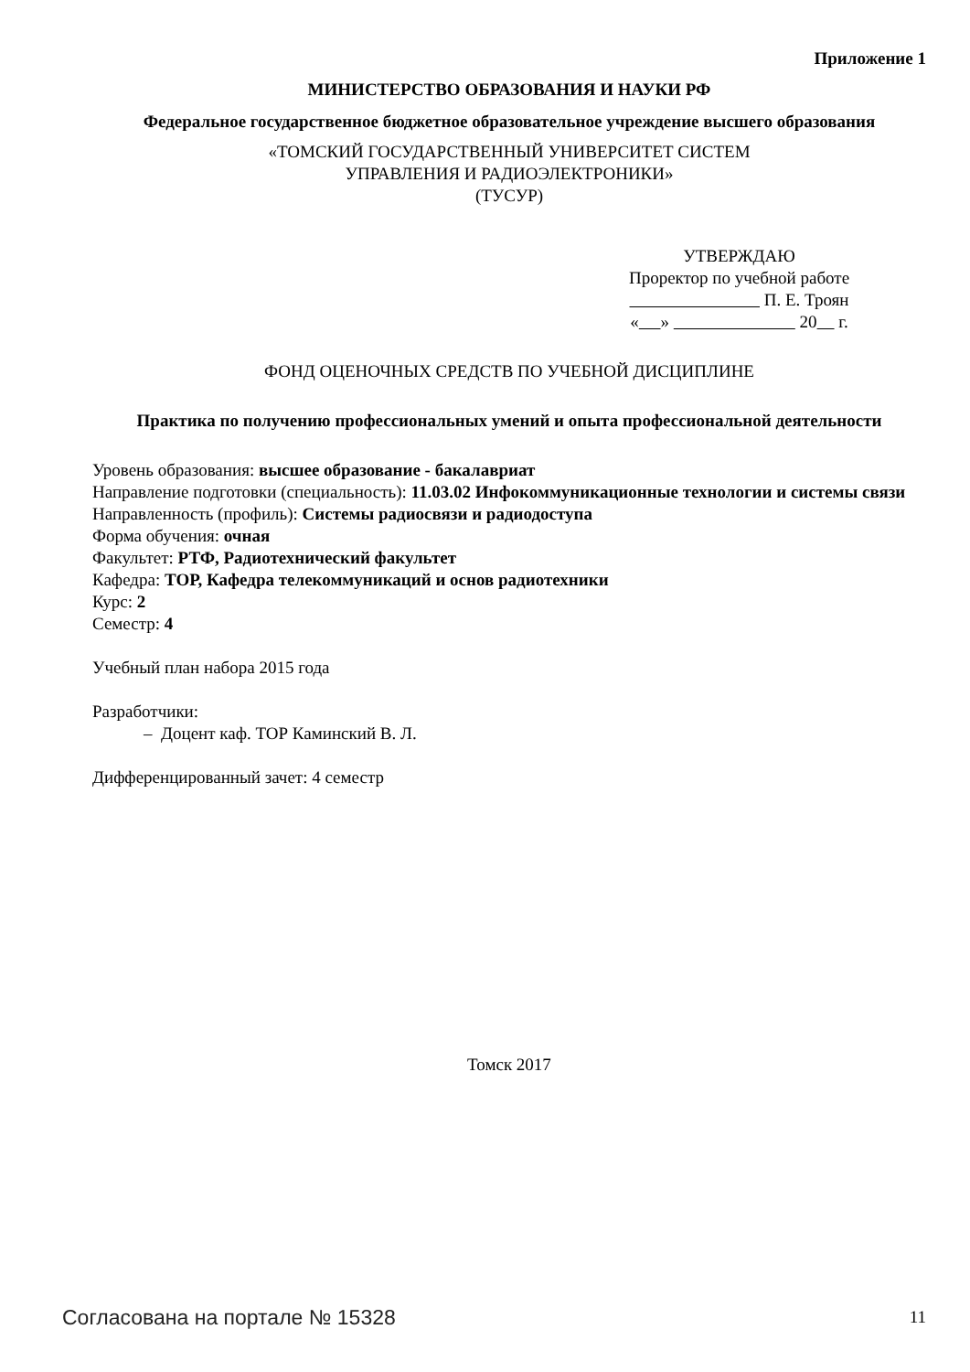Приложение 1
МИНИСТЕРСТВО ОБРАЗОВАНИЯ И НАУКИ РФ
Федеральное государственное бюджетное образовательное учреждение высшего образования
«ТОМСКИЙ ГОСУДАРСТВЕННЫЙ УНИВЕРСИТЕТ СИСТЕМ
УПРАВЛЕНИЯ И РАДИОЭЛЕКТРОНИКИ»
(ТУСУР)
УТВЕРЖДАЮ
Проректор по учебной работе
П. Е. Троян
« » 20 г.
ФОНД ОЦЕНОЧНЫХ СРЕДСТВ ПО УЧЕБНОЙ ДИСЦИПЛИНЕ
Практика по получению профессиональных умений и опыта профессиональной деятельности
Уровень образования: высшее образование - бакалавриат
Направление подготовки (специальность): 11.03.02 Инфокоммуникационные технологии и системы связи
Направленность (профиль): Системы радиосвязи и радиодоступа
Форма обучения: очная
Факультет: РТФ, Радиотехнический факультет
Кафедра: ТОР, Кафедра телекоммуникаций и основ радиотехники
Курс: 2
Семестр: 4
Учебный план набора 2015 года
Разработчики:
– Доцент каф. ТОР Каминский В. Л.
Дифференцированный зачет: 4 семестр
Томск 2017
Согласована на портале № 15328 11